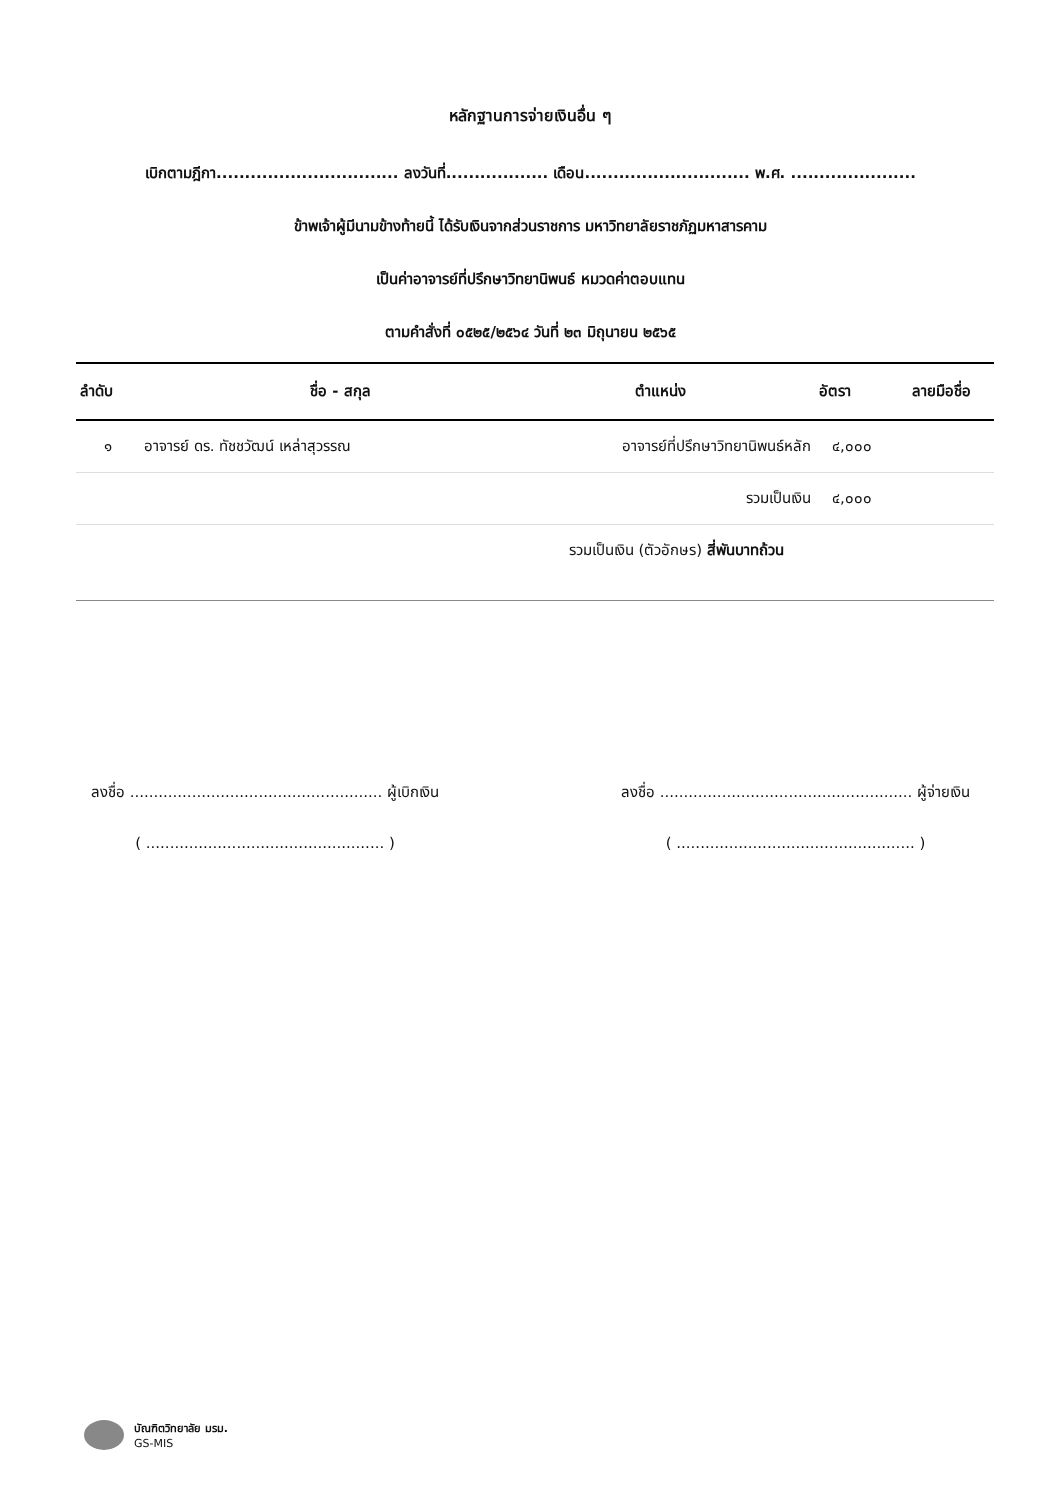หลักฐานการจ่ายเงินอื่น ๆ
เบิกตามฎีกา................................ ลงวันที่.................. เดือน............................. พ.ศ. ......................
ข้าพเจ้าผู้มีนามข้างท้ายนี้ ได้รับเงินจากส่วนราชการ มหาวิทยาลัยราชภัฏมหาสารคาม
เป็นค่าอาจารย์ที่ปรึกษาวิทยานิพนธ์ หมวดค่าตอบแทน
ตามคำสั่งที่ ๐๕๒๕/๒๕๖๔ วันที่ ๒๓ มิถุนายน ๒๕๖๕
| ลำดับ | ชื่อ - สกุล | ตำแหน่ง | อัตรา | ลายมือชื่อ |
| --- | --- | --- | --- | --- |
| ๑ | อาจารย์ ดร. ทัชชวัฒน์ เหล่าสุวรรณ | อาจารย์ที่ปรึกษาวิทยานิพนธ์หลัก | ๔,๐๐๐ | |
| | | รวมเป็นเงิน | ๔,๐๐๐ | |
| รวมเป็นเงิน (ตัวอักษร) สี่พันบาทถ้วน | | | | |
ลงชื่อ ..................................................... ผู้เบิกเงิน
( .................................................. )
ลงชื่อ ..................................................... ผู้จ่ายเงิน
( .................................................. )
บัณฑิตวิทยาลัย มรม.
GS-MIS